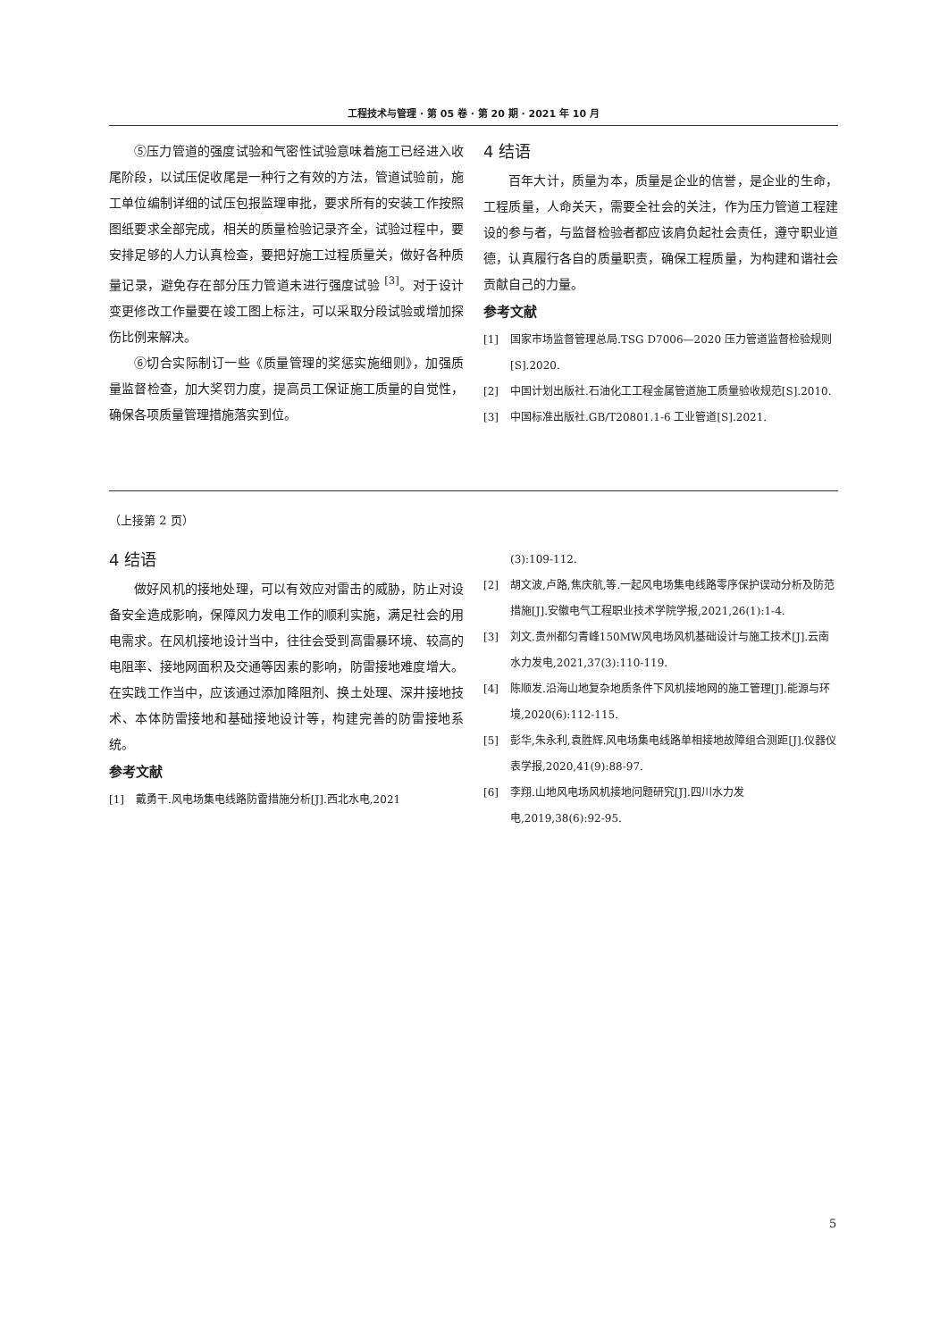工程技术与管理 · 第 05 卷 · 第 20 期 · 2021 年 10 月
⑤压力管道的强度试验和气密性试验意味着施工已经进入收尾阶段，以试压促收尾是一种行之有效的方法，管道试验前，施工单位编制详细的试压包报监理审批，要求所有的安装工作按照图纸要求全部完成，相关的质量检验记录齐全，试验过程中，要安排足够的人力认真检查，要把好施工过程质量关，做好各种质量记录，避免存在部分压力管道未进行强度试验 <sup>[3]</sup>。对于设计变更修改工作量要在竣工图上标注，可以采取分段试验或增加探伤比例来解决。
⑥切合实际制订一些《质量管理的奖惩实施细则》，加强质量监督检查，加大奖罚力度，提高员工保证施工质量的自觉性，确保各项质量管理措施落实到位。
4 结语
百年大计，质量为本，质量是企业的信誉，是企业的生命，工程质量，人命关天，需要全社会的关注，作为压力管道工程建设的参与者，与监督检验者都应该肩负起社会责任，遵守职业道德，认真履行各自的质量职责，确保工程质量，为构建和谐社会贡献自己的力量。
参考文献
[1] 国家市场监督管理总局.TSG D7006—2020 压力管道监督检验规则[S].2020.
[2] 中国计划出版社.石油化工工程金属管道施工质量验收规范[S].2010.
[3] 中国标准出版社.GB/T20801.1-6 工业管道[S].2021.
（上接第 2 页）
4 结语
做好风机的接地处理，可以有效应对雷击的威胁，防止对设备安全造成影响，保障风力发电工作的顺利实施，满足社会的用电需求。在风机接地设计当中，往往会受到高雷暴环境、较高的电阻率、接地网面积及交通等因素的影响，防雷接地难度增大。在实践工作当中，应该通过添加降阻剂、换土处理、深井接地技术、本体防雷接地和基础接地设计等，构建完善的防雷接地系统。
参考文献
[1] 戴勇干.风电场集电线路防雷措施分析[J].西北水电,2021
(3):109-112.
[2] 胡文波,卢路,焦庆航,等.一起风电场集电线路零序保护误动分析及防范措施[J].安徽电气工程职业技术学院学报,2021,26(1):1-4.
[3] 刘文.贵州都匀青峰150MW风电场风机基础设计与施工技术[J].云南水力发电,2021,37(3):110-119.
[4] 陈顺发.沿海山地复杂地质条件下风机接地网的施工管理[J].能源与环境,2020(6):112-115.
[5] 彭华,朱永利,袁胜辉.风电场集电线路单相接地故障组合测距[J].仪器仪表学报,2020,41(9):88-97.
[6] 李翔.山地风电场风机接地问题研究[J].四川水力发电,2019,38(6):92-95.
5